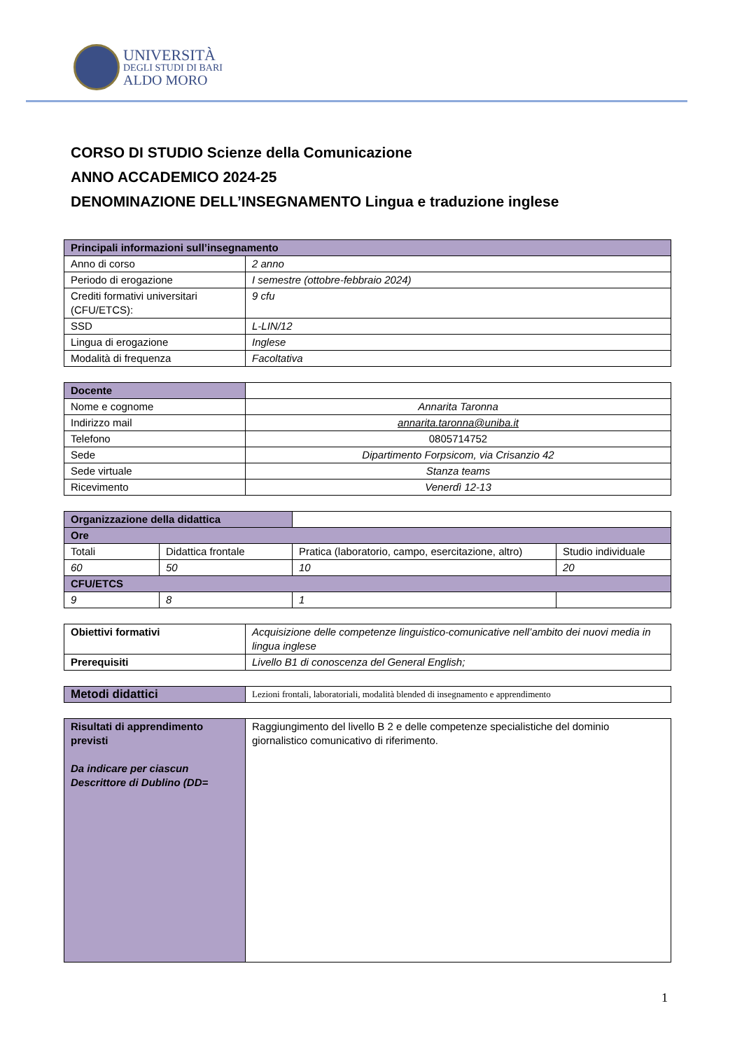UNIVERSITÀ
DEGLI STUDI DI BARI
ALDO MORO
CORSO DI STUDIO Scienze della Comunicazione
ANNO ACCADEMICO 2024-25
DENOMINAZIONE DELL’INSEGNAMENTO Lingua e traduzione inglese
| Principali informazioni sull’insegnamento | |
| --- | --- |
| Anno di corso | 2 anno |
| Periodo di erogazione | I semestre (ottobre-febbraio 2024) |
| Crediti formativi universitari (CFU/ETCS): | 9 cfu |
| SSD | L-LIN/12 |
| Lingua di erogazione | Inglese |
| Modalità di frequenza | Facoltativa |
| Docente | |
| Nome e cognome | Annarita Taronna |
| Indirizzo mail | annarita.taronna@uniba.it |
| Telefono | 0805714752 |
| Sede | Dipartimento Forpsicom, via Crisanzio 42 |
| Sede virtuale | Stanza teams |
| Ricevimento | Venerdì 12-13 |
| Organizzazione della didattica | | | |
| Ore | | | |
| Totali | Didattica frontale | Pratica (laboratorio, campo, esercitazione, altro) | Studio individuale |
| 60 | 50 | 10 | 20 |
| CFU/ETCS | | | |
| 9 | 8 | 1 | |
| Obiettivi formativi | Acquisizione delle competenze linguistico-comunicative nell’ambito dei nuovi media in lingua inglese |
| Prerequisiti | Livello B1 di conoscenza del General English; |
| Metodi didattici | Lezioni frontali, laboratoriali, modalità blended di insegnamento e apprendimento |
| Risultati di apprendimento previsti Da indicare per ciascun Descrittore di Dublino (DD= | Raggiungimento del livello B 2 e delle competenze specialistiche del dominio giornalistico comunicativo di riferimento. |
1